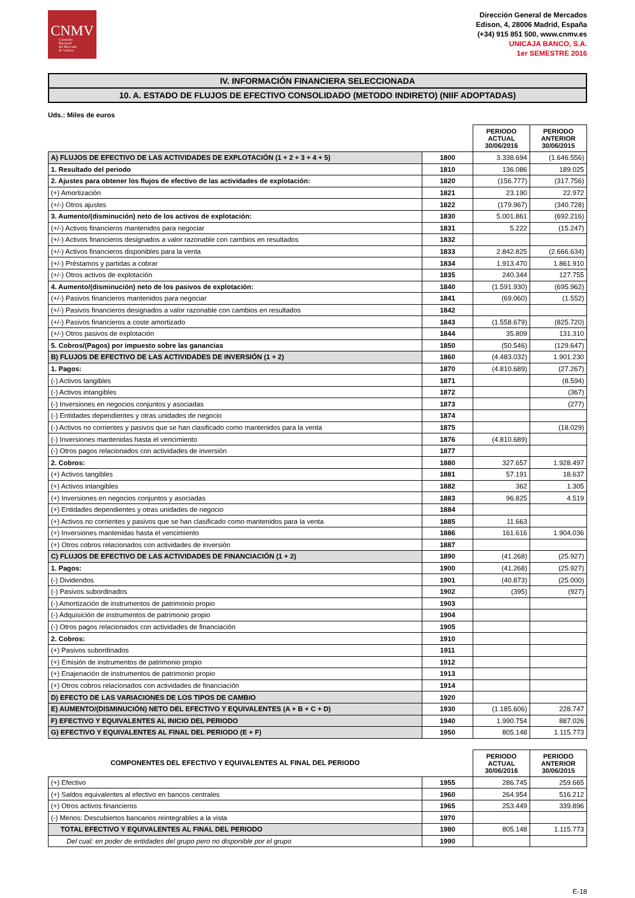CNMV
Comisión
Nacional
del Mercado
de Valores
Dirección General de Mercados
Edison, 4, 28006 Madrid, España
(+34) 915 851 500, www.cnmv.es
UNICAJA BANCO, S.A.
1er SEMESTRE 2016
IV. INFORMACIÓN FINANCIERA SELECCIONADA
10. A. ESTADO DE FLUJOS DE EFECTIVO CONSOLIDADO (METODO INDIRETO) (NIIF ADOPTADAS)
Uds.: Miles de euros
| | | PERIODO ACTUAL 30/06/2016 | PERIODO ANTERIOR 30/06/2015 |
| A) FLUJOS DE EFECTIVO DE LAS ACTIVIDADES DE EXPLOTACIÓN (1 + 2 + 3 + 4 + 5) | 1800 | 3.338.694 | (1.646.556) |
| 1. Resultado del periodo | 1810 | 136.086 | 189.025 |
| 2. Ajustes para obtener los flujos de efectivo de las actividades de explotación: | 1820 | (156.777) | (317.756) |
| (+) Amortización | 1821 | 23.190 | 22.972 |
| (+/-) Otros ajustes | 1822 | (179.967) | (340.728) |
| 3. Aumento/(disminución) neto de los activos de explotación: | 1830 | 5.001.861 | (692.216) |
| (+/-) Activos financieros mantenidos para negociar | 1831 | 5.222 | (15.247) |
| (+/-) Activos financieros designados a valor razonable con cambios en resultados | 1832 | | |
| (+/-) Activos financieros disponibles para la venta | 1833 | 2.842.825 | (2.666.634) |
| (+/-) Préstamos y partidas a cobrar | 1834 | 1.913.470 | 1.861.910 |
| (+/-) Otros activos de explotación | 1835 | 240.344 | 127.755 |
| 4. Aumento/(disminución) neto de los pasivos de explotación: | 1840 | (1.591.930) | (695.962) |
| (+/-) Pasivos financieros mantenidos para negociar | 1841 | (69.060) | (1.552) |
| (+/-) Pasivos financieros designados a valor razonable con cambios en resultados | 1842 | | |
| (+/-) Pasivos financieros a coste amortizado | 1843 | (1.558.679) | (825.720) |
| (+/-) Otros pasivos de explotación | 1844 | 35.809 | 131.310 |
| 5. Cobros/(Pagos) por impuesto sobre las ganancias | 1850 | (50.546) | (129.647) |
| B) FLUJOS DE EFECTIVO DE LAS ACTIVIDADES DE INVERSIÓN (1 + 2) | 1860 | (4.483.032) | 1.901.230 |
| 1. Pagos: | 1870 | (4.810.689) | (27.267) |
| (-) Activos tangibles | 1871 | | (8.594) |
| (-) Activos intangibles | 1872 | | (367) |
| (-) Inversiones en negocios conjuntos y asociadas | 1873 | | (277) |
| (-) Entidades dependientes y otras unidades de negocio | 1874 | | |
| (-) Activos no corrientes y pasivos que se han clasificado como mantenidos para la venta | 1875 | | (18.029) |
| (-) Inversiones mantenidas hasta el vencimiento | 1876 | (4.810.689) | |
| (-) Otros pagos relacionados con actividades de inversión | 1877 | | |
| 2. Cobros: | 1880 | 327.657 | 1.928.497 |
| (+) Activos tangibles | 1881 | 57.191 | 18.637 |
| (+) Activos intangibles | 1882 | 362 | 1.305 |
| (+) Inversiones en negocios conjuntos y asociadas | 1883 | 96.825 | 4.519 |
| (+) Entidades dependientes y otras unidades de negocio | 1884 | | |
| (+) Activos no corrientes y pasivos que se han clasificado como mantenidos para la venta | 1885 | 11.663 | |
| (+) Inversiones mantenidas hasta el vencimiento | 1886 | 161.616 | 1.904.036 |
| (+) Otros cobros relacionados con actividades de inversión | 1887 | | |
| C) FLUJOS DE EFECTIVO DE LAS ACTIVIDADES DE FINANCIACIÓN (1 + 2) | 1890 | (41.268) | (25.927) |
| 1. Pagos: | 1900 | (41.268) | (25.927) |
| (-) Dividendos | 1901 | (40.873) | (25.000) |
| (-) Pasivos subordinados | 1902 | (395) | (927) |
| (-) Amortización de instrumentos de patrimonio propio | 1903 | | |
| (-) Adquisición de instrumentos de patrimonio propio | 1904 | | |
| (-) Otros pagos relacionados con actividades de financiación | 1905 | | |
| 2. Cobros: | 1910 | | |
| (+) Pasivos subordinados | 1911 | | |
| (+) Emisión de instrumentos de patrimonio propio | 1912 | | |
| (+) Enajenación de instrumentos de patrimonio propio | 1913 | | |
| (+) Otros cobros relacionados con actividades de financiación | 1914 | | |
| D) EFECTO DE LAS VARIACIONES DE LOS TIPOS DE CAMBIO | 1920 | | |
| E) AUMENTO/(DISMINUCIÓN) NETO DEL EFECTIVO Y EQUIVALENTES (A + B + C + D) | 1930 | (1.185.606) | 228.747 |
| F) EFECTIVO Y EQUIVALENTES AL INICIO DEL PERIODO | 1940 | 1.990.754 | 887.026 |
| G) EFECTIVO Y EQUIVALENTES AL FINAL DEL PERIODO (E + F) | 1950 | 805.148 | 1.115.773 |
| COMPONENTES DEL EFECTIVO Y EQUIVALENTES AL FINAL DEL PERIODO | | PERIODO ACTUAL 30/06/2016 | PERIODO ANTERIOR 30/06/2015 |
| (+) Efectivo | 1955 | 286.745 | 259.665 |
| (+) Saldos equivalentes al efectivo en bancos centrales | 1960 | 264.954 | 516.212 |
| (+) Otros activos financieros | 1965 | 253.449 | 339.896 |
| (-) Menos: Descubiertos bancarios reintegrables a la vista | 1970 | | |
| TOTAL EFECTIVO Y EQUIVALENTES AL FINAL DEL PERIODO | 1980 | 805.148 | 1.115.773 |
| Del cual: en poder de entidades del grupo pero no disponible por el grupo | 1990 | | |
E-18